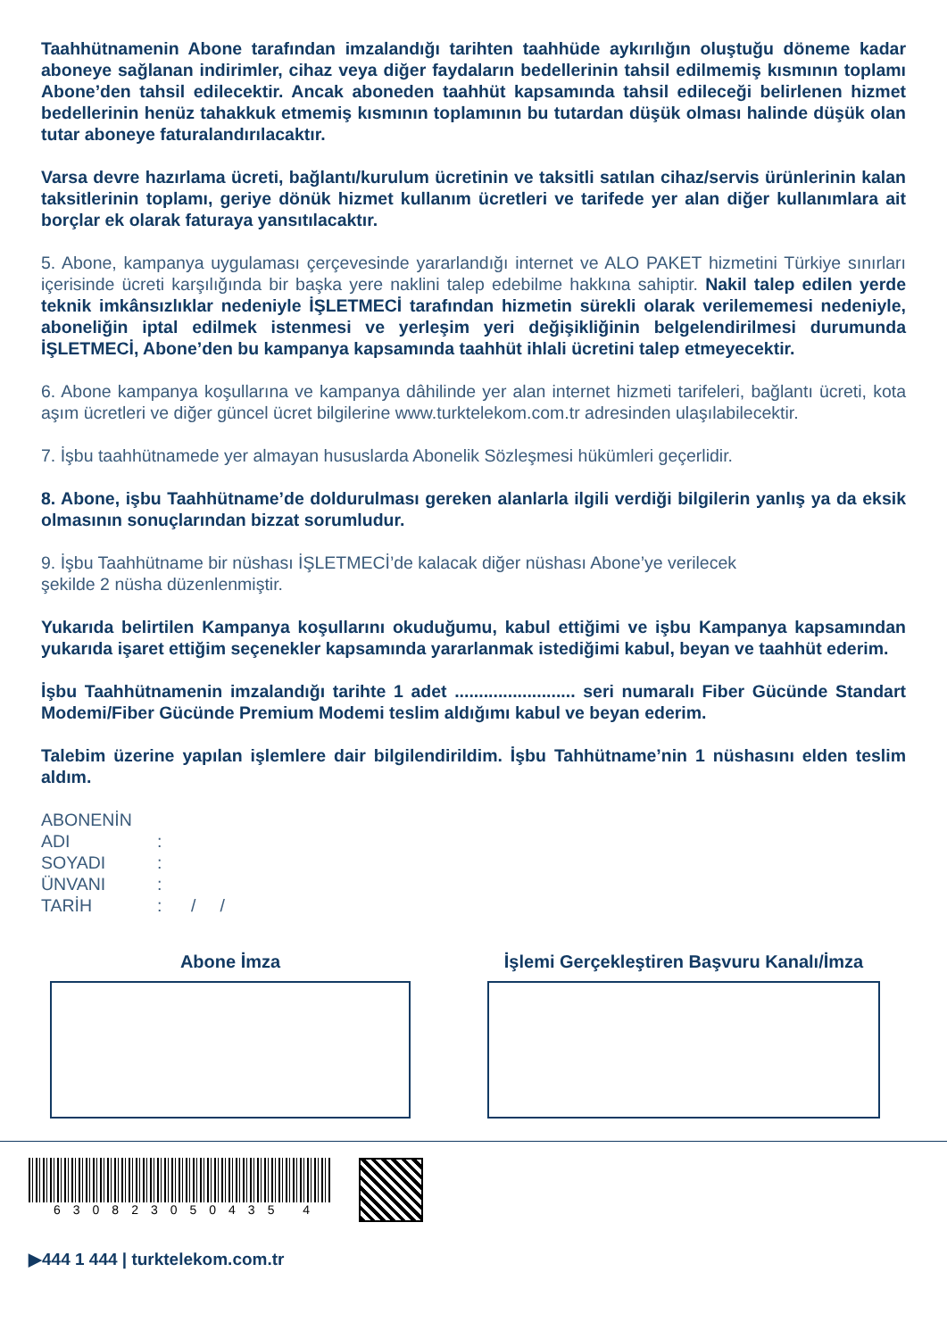Taahhütnamenin Abone tarafından imzalandığı tarihten taahhüde aykırılığın oluştuğu döneme kadar aboneye sağlanan indirimler, cihaz veya diğer faydaların bedellerinin tahsil edilmemiş kısmının toplamı Abone’den tahsil edilecektir. Ancak aboneden taahhüt kapsamında tahsil edileceği belirlenen hizmet bedellerinin henüz tahakkuk etmemiş kısmının toplamının bu tutardan düşük olması halinde düşük olan tutar aboneye faturalandırılacaktır.
Varsa devre hazırlama ücreti, bağlantı/kurulum ücretinin ve taksitli satılan cihaz/servis ürünlerinin kalan taksitlerinin toplamı, geriye dönük hizmet kullanım ücretleri ve tarifede yer alan diğer kullanımlara ait borçlar ek olarak faturaya yansıtılacaktır.
5. Abone, kampanya uygulaması çerçevesinde yararlandığı internet ve ALO PAKET hizmetini Türkiye sınırları içerisinde ücreti karşılığında bir başka yere naklini talep edebilme hakkına sahiptir. Nakil talep edilen yerde teknik imkânsızlıklar nedeniyle İŞLETMECİ tarafından hizmetin sürekli olarak verilememesi nedeniyle, aboneliğin iptal edilmek istenmesi ve yerleşim yeri değişikliğinin belgelendirilmesi durumunda İŞLETMECİ, Abone’den bu kampanya kapsamında taahhüt ihlali ücretini talep etmeyecektir.
6. Abone kampanya koşullarına ve kampanya dâhilinde yer alan internet hizmeti tarifeleri, bağlantı ücreti, kota aşım ücretleri ve diğer güncel ücret bilgilerine www.turktelekom.com.tr adresinden ulaşılabilecektir.
7. İşbu taahhütnamede yer almayan hususlarda Abonelik Sözleşmesi hükümleri geçerlidir.
8. Abone, işbu Taahhütname’de doldurulması gereken alanlarla ilgili verdiği bilgilerin yanlış ya da eksik olmasının sonuçlarından bizzat sorumludur.
9. İşbu Taahhütname bir nüshası İŞLETMECİ’de kalacak diğer nüshası Abone’ye verilecek
şekilde 2 nüsha düzenlenmiştir.
Yukarıda belirtilen Kampanya koşullarını okuduğumu, kabul ettiğimi ve işbu Kampanya kapsamından yukarıda işaret ettiğim seçenekler kapsamında yararlanmak istediğimi kabul, beyan ve taahhüt ederim.
İşbu Taahhütnamenin imzalandığı tarihte 1 adet ......................... seri numaralı Fiber Gücünde Standart Modemi/Fiber Gücünde Premium Modemi teslim aldığımı kabul ve beyan ederim.
Talebim üzerine yapılan işlemlere dair bilgilendirildim. İşbu Tahhütname’nin 1 nüshasını elden teslim aldım.
ABONENİN
ADI:
SOYADI:
ÜNVANI:
TARİH: / /
Abone İmza İşlemi Gerçekleştiren Başvuru Kanalı/İmza
630823050435 4
▶444 1 444 | turktelekom.com.tr